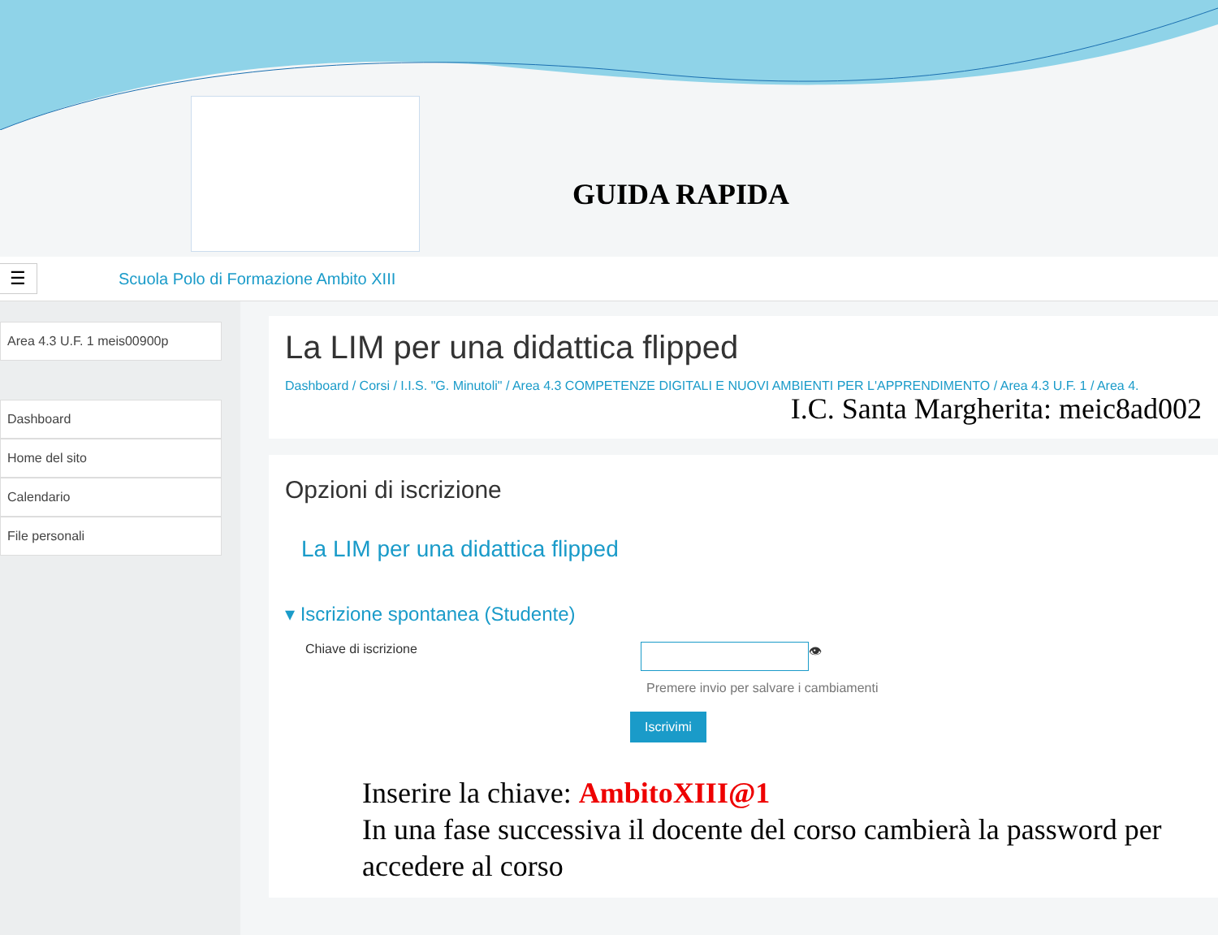GUIDA RAPIDA
☰
Scuola Polo di Formazione Ambito XIII
Area 4.3 U.F. 1 meis00900p
Dashboard
Home del sito
Calendario
File personali
La LIM per una didattica flipped
Dashboard / Corsi / I.I.S. "G. Minutoli" / Area 4.3 COMPETENZE DIGITALI E NUOVI AMBIENTI PER L'APPRENDIMENTO / Area 4.3 U.F. 1 / Area 4.
I.C. Santa Margherita: meic8ad002
Opzioni di iscrizione
La LIM per una didattica flipped
▾ Iscrizione spontanea (Studente)
Chiave di iscrizione
👁
Premere invio per salvare i cambiamenti
Iscrivimi
Inserire la chiave: AmbitoXIII@1
In una fase successiva il docente del corso cambierà la password per accedere al corso